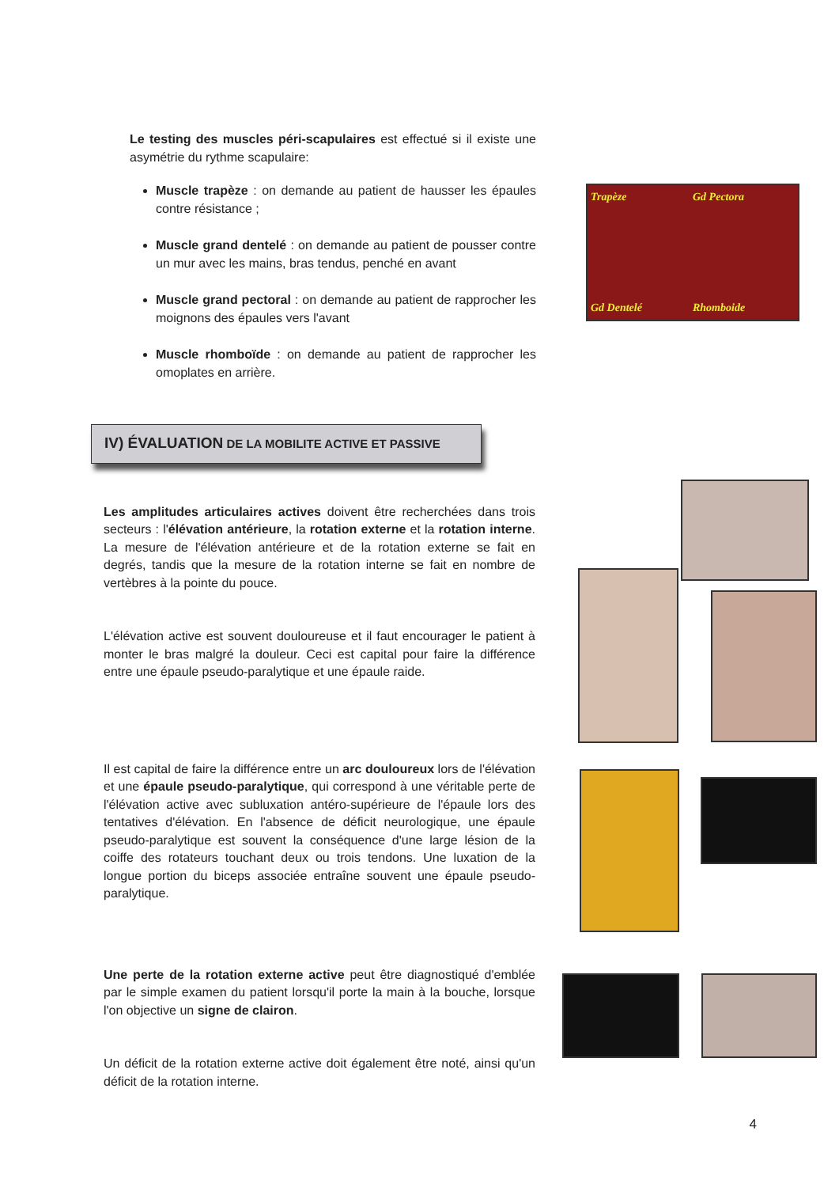Le testing des muscles péri-scapulaires est effectué si il existe une asymétrie du rythme scapulaire:
Muscle trapèze : on demande au patient de hausser les épaules contre résistance ;
Muscle grand dentelé : on demande au patient de pousser contre un mur avec les mains, bras tendus, penché en avant
Muscle grand pectoral : on demande au patient de rapprocher les moignons des épaules vers l'avant
Muscle rhomboïde : on demande au patient de rapprocher les omoplates en arrière.
Trapèze Gd Pectora Gd Dentelé Rhomboide
IV) ÉVALUATION DE LA MOBILITE ACTIVE ET PASSIVE
Les amplitudes articulaires actives doivent être recherchées dans trois secteurs : l'élévation antérieure, la rotation externe et la rotation interne. La mesure de l'élévation antérieure et de la rotation externe se fait en degrés, tandis que la mesure de la rotation interne se fait en nombre de vertèbres à la pointe du pouce.
L'élévation active est souvent douloureuse et il faut encourager le patient à monter le bras malgré la douleur. Ceci est capital pour faire la différence entre une épaule pseudo-paralytique et une épaule raide.
Il est capital de faire la différence entre un arc douloureux lors de l'élévation et une épaule pseudo-paralytique, qui correspond à une véritable perte de l'élévation active avec subluxation antéro-supérieure de l'épaule lors des tentatives d'élévation. En l'absence de déficit neurologique, une épaule pseudo-paralytique est souvent la conséquence d'une large lésion de la coiffe des rotateurs touchant deux ou trois tendons. Une luxation de la longue portion du biceps associée entraîne souvent une épaule pseudo-paralytique.
Une perte de la rotation externe active peut être diagnostiqué d'emblée par le simple examen du patient lorsqu'il porte la main à la bouche, lorsque l'on objective un signe de clairon.
Un déficit de la rotation externe active doit également être noté, ainsi qu'un déficit de la rotation interne.
4